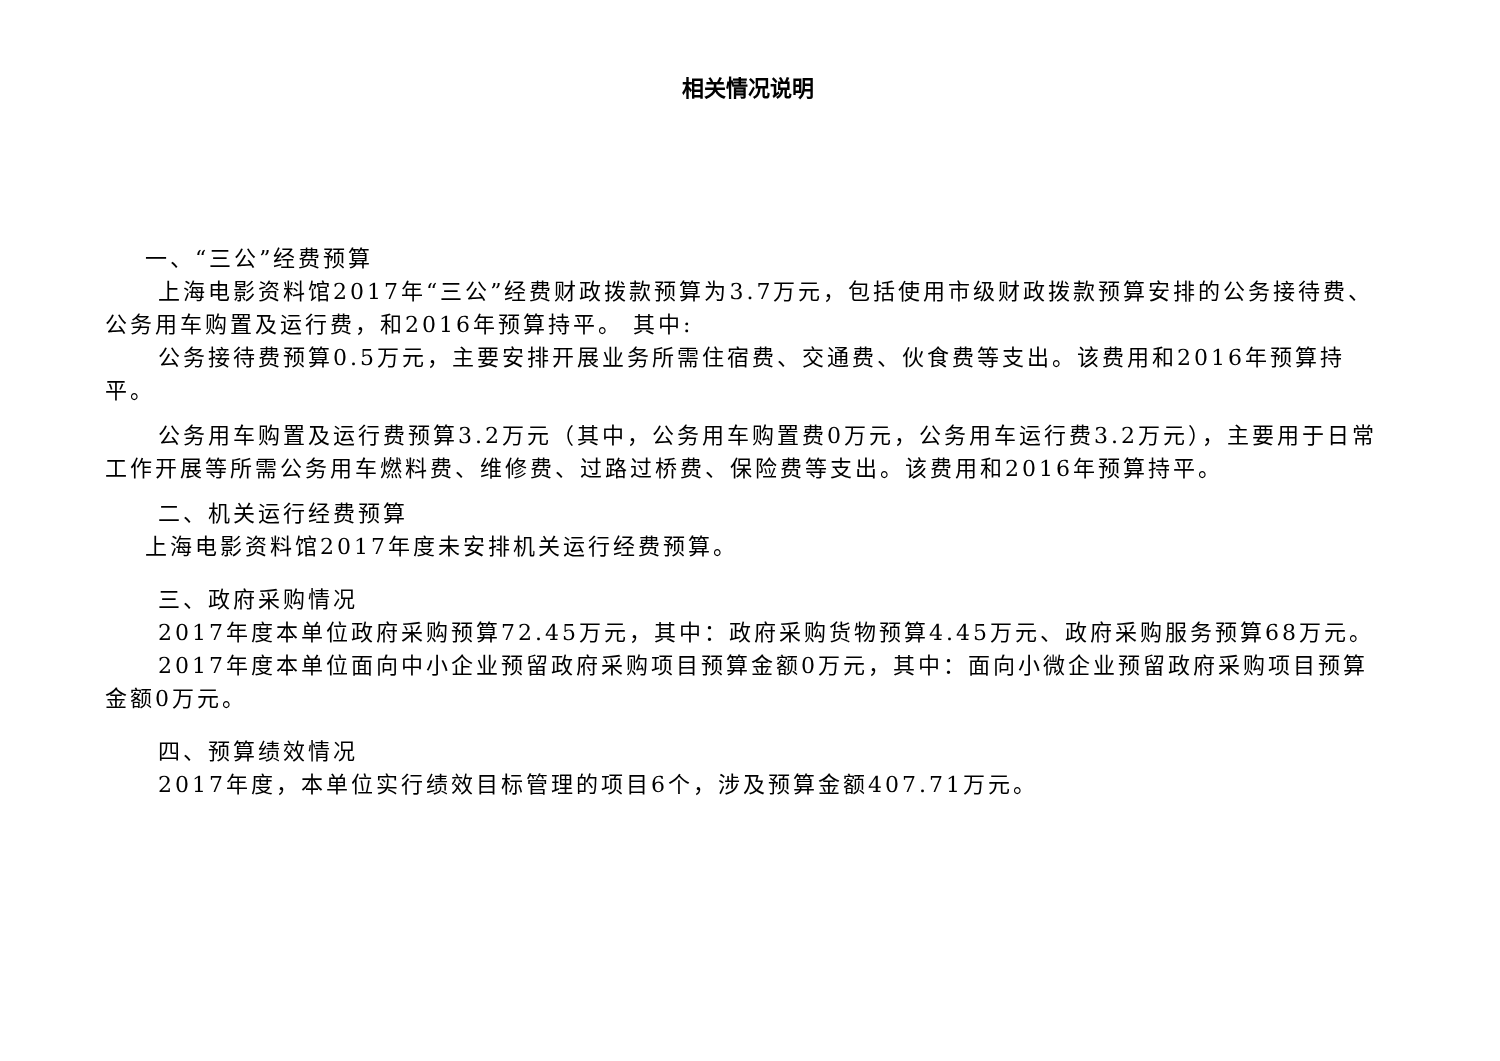相关情况说明
一、“三公”经费预算
上海电影资料馆2017年“三公”经费财政拨款预算为3.7万元，包括使用市级财政拨款预算安排的公务接待费、公务用车购置及运行费，和2016年预算持平。 其中:
公务接待费预算0.5万元，主要安排开展业务所需住宿费、交通费、伙食费等支出。该费用和2016年预算持平。
公务用车购置及运行费预算3.2万元（其中，公务用车购置费0万元，公务用车运行费3.2万元），主要用于日常工作开展等所需公务用车燃料费、维修费、过路过桥费、保险费等支出。该费用和2016年预算持平。
二、机关运行经费预算
上海电影资料馆2017年度未安排机关运行经费预算。
三、政府采购情况
2017年度本单位政府采购预算72.45万元，其中：政府采购货物预算4.45万元、政府采购服务预算68万元。
2017年度本单位面向中小企业预留政府采购项目预算金额0万元，其中：面向小微企业预留政府采购项目预算金额0万元。
四、预算绩效情况
2017年度，本单位实行绩效目标管理的项目6个，涉及预算金额407.71万元。